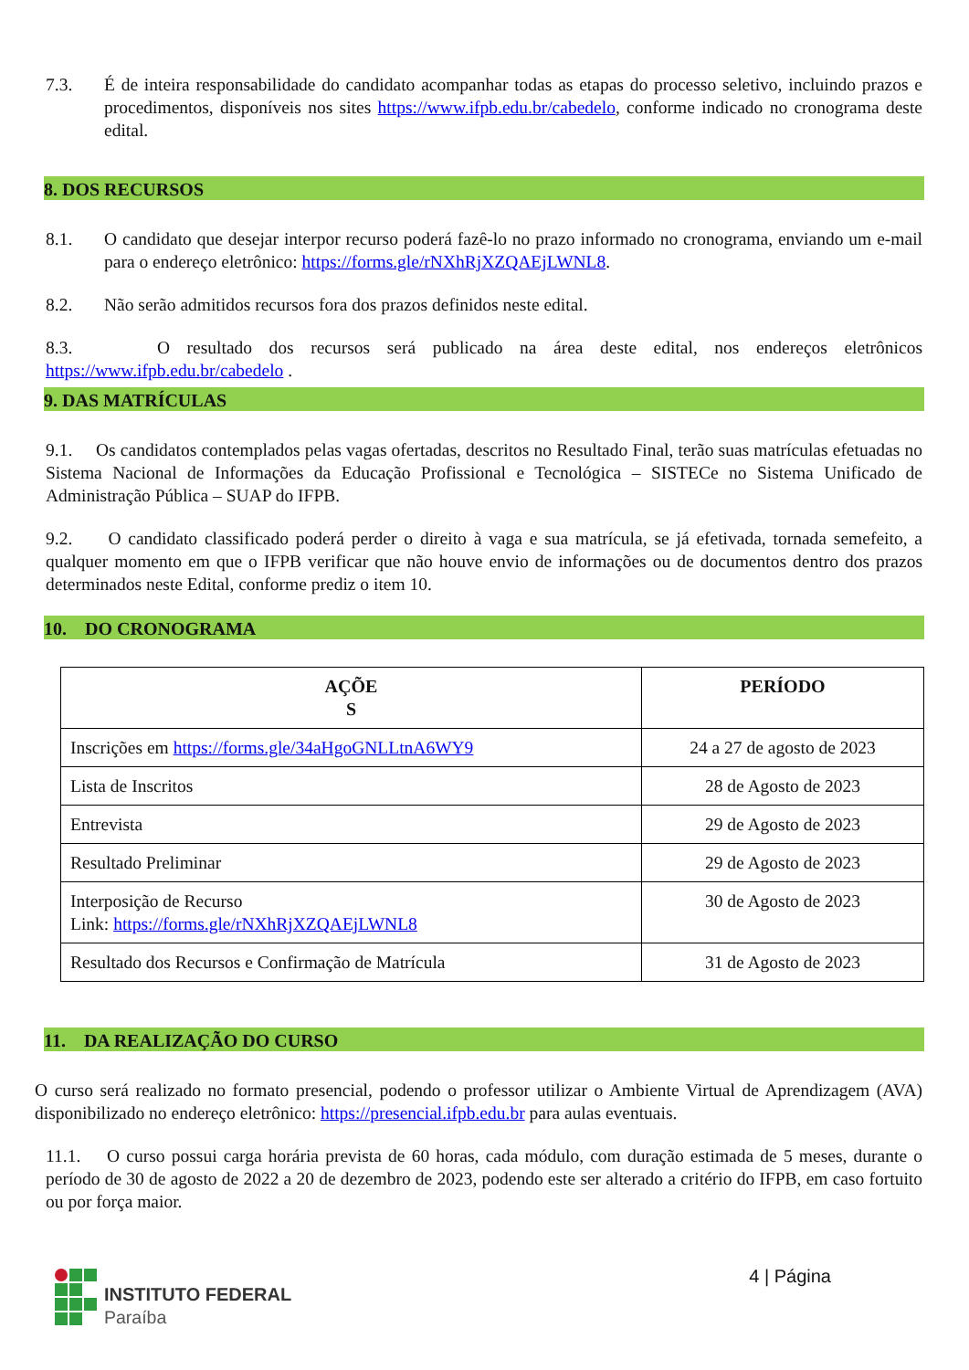7.3. É de inteira responsabilidade do candidato acompanhar todas as etapas do processo seletivo, incluindo prazos e procedimentos, disponíveis nos sites https://www.ifpb.edu.br/cabedelo, conforme indicado no cronograma deste edital.
8. DOS RECURSOS
8.1. O candidato que desejar interpor recurso poderá fazê-lo no prazo informado no cronograma, enviando um e-mail para o endereço eletrônico: https://forms.gle/rNXhRjXZQAEjLWNL8.
8.2. Não serão admitidos recursos fora dos prazos definidos neste edital.
8.3. O resultado dos recursos será publicado na área deste edital, nos endereços eletrônicos https://www.ifpb.edu.br/cabedelo .
9. DAS MATRÍCULAS
9.1. Os candidatos contemplados pelas vagas ofertadas, descritos no Resultado Final, terão suas matrículas efetuadas no Sistema Nacional de Informações da Educação Profissional e Tecnológica – SISTECe no Sistema Unificado de Administração Pública – SUAP do IFPB.
9.2. O candidato classificado poderá perder o direito à vaga e sua matrícula, se já efetivada, tornada semefeito, a qualquer momento em que o IFPB verificar que não houve envio de informações ou de documentos dentro dos prazos determinados neste Edital, conforme prediz o item 10.
10. DO CRONOGRAMA
| AÇÕE S | PERÍODO |
| --- | --- |
| Inscrições em https://forms.gle/34aHgoGNLLtnA6WY9 | 24 a 27 de agosto de 2023 |
| Lista de Inscritos | 28 de Agosto de 2023 |
| Entrevista | 29 de Agosto de 2023 |
| Resultado Preliminar | 29 de Agosto de 2023 |
| Interposição de Recurso Link: https://forms.gle/rNXhRjXZQAEjLWNL8 | 30 de Agosto de 2023 |
| Resultado dos Recursos e Confirmação de Matrícula | 31 de Agosto de 2023 |
11. DA REALIZAÇÃO DO CURSO
O curso será realizado no formato presencial, podendo o professor utilizar o Ambiente Virtual de Aprendizagem (AVA) disponibilizado no endereço eletrônico: https://presencial.ifpb.edu.br para aulas eventuais.
11.1. O curso possui carga horária prevista de 60 horas, cada módulo, com duração estimada de 5 meses, durante o período de 30 de agosto de 2022 a 20 de dezembro de 2023, podendo este ser alterado a critério do IFPB, em caso fortuito ou por força maior.
INSTITUTO FEDERAL
Paraíba
4 | Página